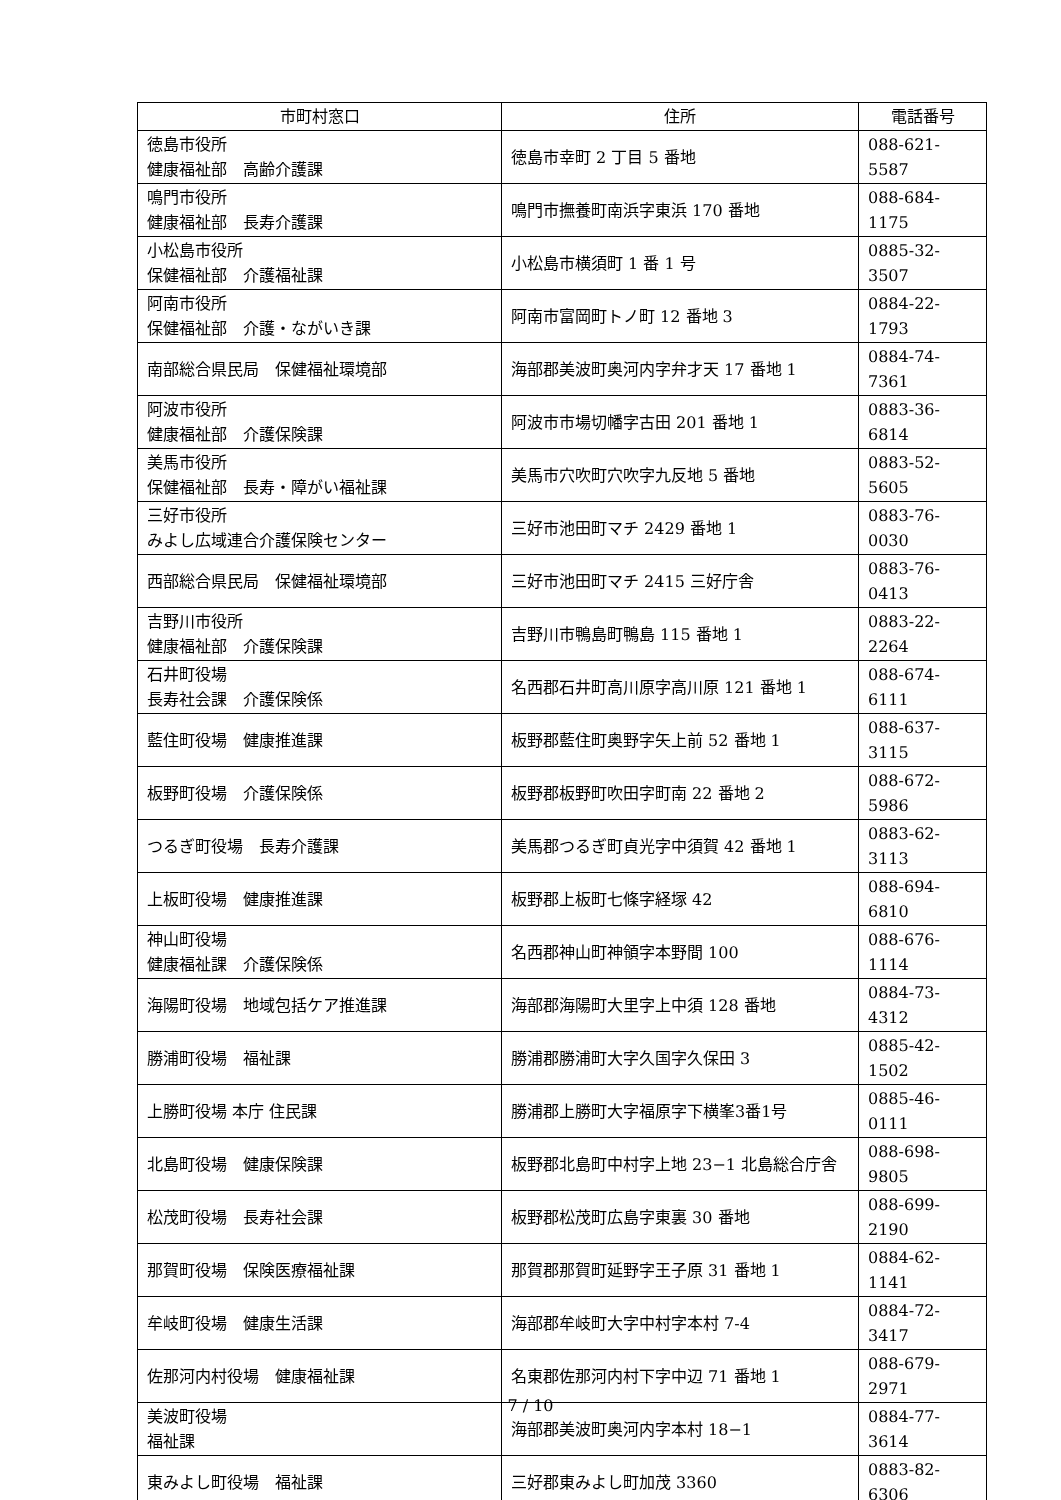| 市町村窓口 | 住所 | 電話番号 |
| --- | --- | --- |
| 徳島市役所 健康福祉部 高齢介護課 | 徳島市幸町 2 丁目 5 番地 | 088-621-5587 |
| 鳴門市役所 健康福祉部 長寿介護課 | 鳴門市撫養町南浜字東浜 170 番地 | 088-684-1175 |
| 小松島市役所 保健福祉部 介護福祉課 | 小松島市横須町 1 番 1 号 | 0885-32-3507 |
| 阿南市役所 保健福祉部 介護・ながいき課 | 阿南市富岡町トノ町 12 番地 3 | 0884-22-1793 |
| 南部総合県民局 保健福祉環境部 | 海部郡美波町奥河内字弁才天 17 番地 1 | 0884-74-7361 |
| 阿波市役所 健康福祉部 介護保険課 | 阿波市市場切幡字古田 201 番地 1 | 0883-36-6814 |
| 美馬市役所 保健福祉部 長寿・障がい福祉課 | 美馬市穴吹町穴吹字九反地 5 番地 | 0883-52-5605 |
| 三好市役所 みよし広域連合介護保険センター | 三好市池田町マチ 2429 番地 1 | 0883-76-0030 |
| 西部総合県民局 保健福祉環境部 | 三好市池田町マチ 2415 三好庁舎 | 0883-76-0413 |
| 吉野川市役所 健康福祉部 介護保険課 | 吉野川市鴨島町鴨島 115 番地 1 | 0883-22-2264 |
| 石井町役場 長寿社会課 介護保険係 | 名西郡石井町高川原字高川原 121 番地 1 | 088-674-6111 |
| 藍住町役場 健康推進課 | 板野郡藍住町奥野字矢上前 52 番地 1 | 088-637-3115 |
| 板野町役場 介護保険係 | 板野郡板野町吹田字町南 22 番地 2 | 088-672-5986 |
| つるぎ町役場 長寿介護課 | 美馬郡つるぎ町貞光字中須賀 42 番地 1 | 0883-62-3113 |
| 上板町役場 健康推進課 | 板野郡上板町七條字経塚 42 | 088-694-6810 |
| 神山町役場 健康福祉課 介護保険係 | 名西郡神山町神領字本野間 100 | 088-676-1114 |
| 海陽町役場 地域包括ケア推進課 | 海部郡海陽町大里字上中須 128 番地 | 0884-73-4312 |
| 勝浦町役場 福祉課 | 勝浦郡勝浦町大字久国字久保田 3 | 0885-42-1502 |
| 上勝町役場 本庁 住民課 | 勝浦郡上勝町大字福原字下横峯3番1号 | 0885-46-0111 |
| 北島町役場 健康保険課 | 板野郡北島町中村字上地 23−1 北島総合庁舎 | 088-698-9805 |
| 松茂町役場 長寿社会課 | 板野郡松茂町広島字東裏 30 番地 | 088-699-2190 |
| 那賀町役場 保険医療福祉課 | 那賀郡那賀町延野字王子原 31 番地 1 | 0884-62-1141 |
| 牟岐町役場 健康生活課 | 海部郡牟岐町大字中村字本村 7-4 | 0884-72-3417 |
| 佐那河内村役場 健康福祉課 | 名東郡佐那河内村下字中辺 71 番地 1 | 088-679-2971 |
| 美波町役場 福祉課 | 海部郡美波町奥河内字本村 18−1 | 0884-77-3614 |
| 東みよし町役場 福祉課 | 三好郡東みよし町加茂 3360 | 0883-82-6306 |
7 / 10